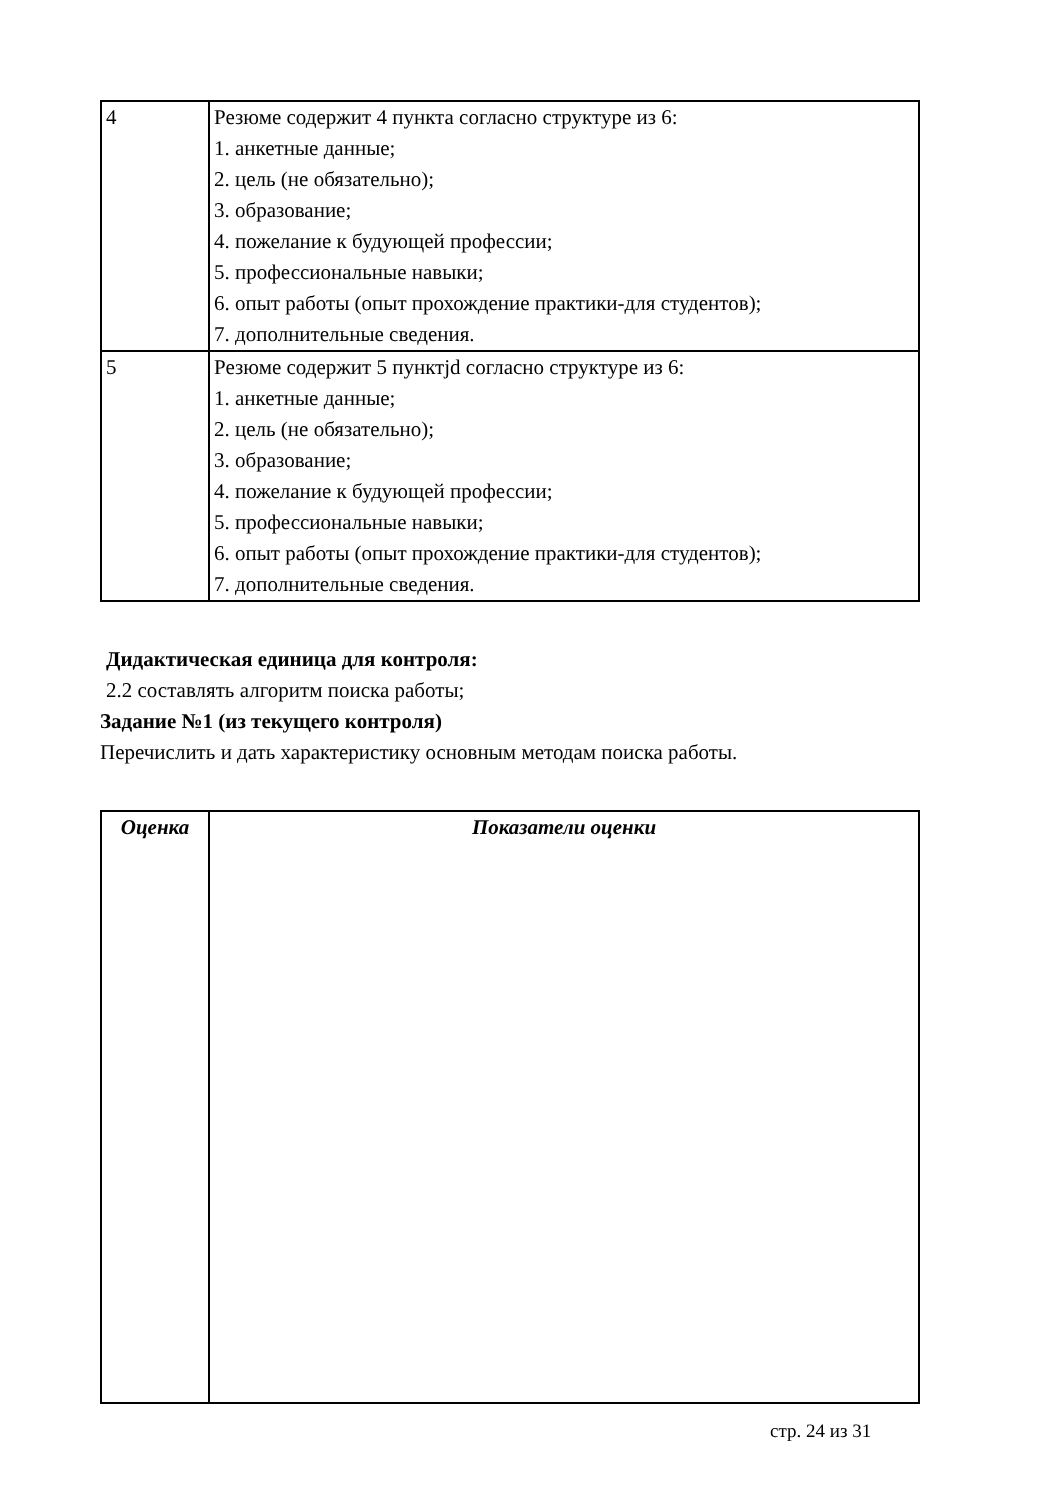| 4 | Резюме содержит 4 пункта согласно структуре из 6: 1. анкетные данные; 2. цель (не обязательно); 3. образование; 4. пожелание к будующей профессии; 5. профессиональные навыки; 6. опыт работы (опыт прохождение практики-для студентов); 7. дополнительные сведения. |
| 5 | Резюме содержит 5 пунктjd согласно структуре из 6: 1. анкетные данные; 2. цель (не обязательно); 3. образование; 4. пожелание к будующей профессии; 5. профессиональные навыки; 6. опыт работы (опыт прохождение практики-для студентов); 7. дополнительные сведения. |
Дидактическая единица для контроля:
2.2 составлять алгоритм поиска работы;
Задание №1 (из текущего контроля)
Перечислить и дать характеристику основным методам поиска работы.
| Оценка | Показатели оценки |
| --- | --- |
стр. 24 из 31